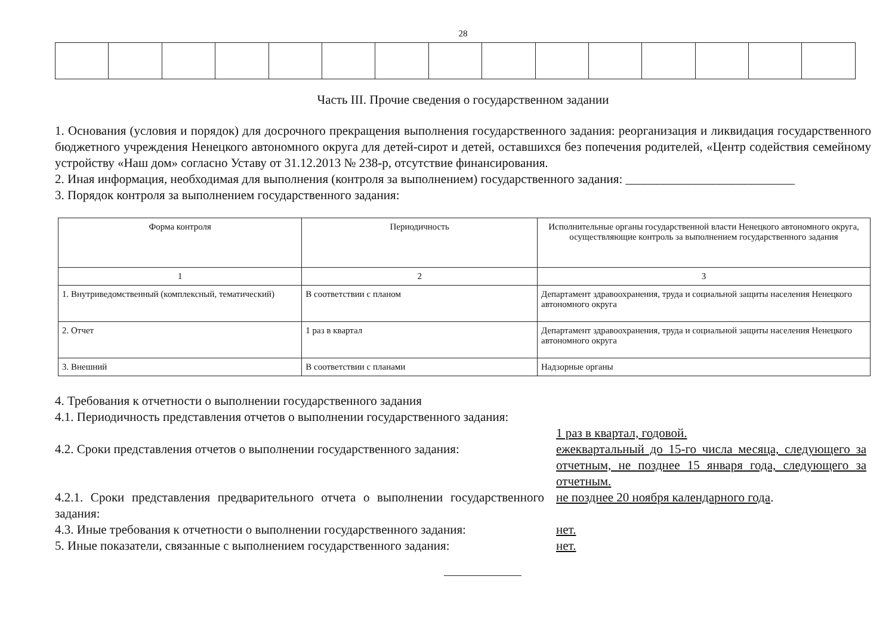28
Часть III. Прочие сведения о государственном задании
1. Основания (условия и порядок) для досрочного прекращения выполнения государственного задания: реорганизация и ликвидация государственного бюджетного учреждения Ненецкого автономного округа для детей-сирот и детей, оставшихся без попечения родителей, «Центр содействия семейному устройству «Наш дом» согласно Уставу от 31.12.2013 № 238-р, отсутствие финансирования.
2. Иная информация, необходимая для выполнения (контроля за выполнением) государственного задания: ___________________________
3. Порядок контроля за выполнением государственного задания:
| Форма контроля | Периодичность | Исполнительные органы государственной власти Ненецкого автономного округа, осуществляющие контроль за выполнением государственного задания |
| --- | --- | --- |
| 1 | 2 | 3 |
| 1. Внутриведомственный (комплексный, тематический) | В соответствии с планом | Департамент здравоохранения, труда и социальной защиты населения Ненецкого автономного округа |
| 2. Отчет | 1 раз в квартал | Департамент здравоохранения, труда и социальной защиты населения Ненецкого автономного округа |
| 3. Внешний | В соответствии с планами | Надзорные органы |
4. Требования к отчетности о выполнении государственного задания
4.1. Периодичность представления отчетов о выполнении государственного задания:
1 раз в квартал, годовой.
4.2. Сроки представления отчетов о выполнении государственного задания:
ежеквартальный до 15-го числа месяца, следующего за отчетным, не позднее 15 января года, следующего за отчетным.
4.2.1. Сроки представления предварительного отчета о выполнении государственного задания:
не позднее 20 ноября календарного года.
4.3. Иные требования к отчетности о выполнении государственного задания:
нет.
5. Иные показатели, связанные с выполнением государственного задания:
нет.